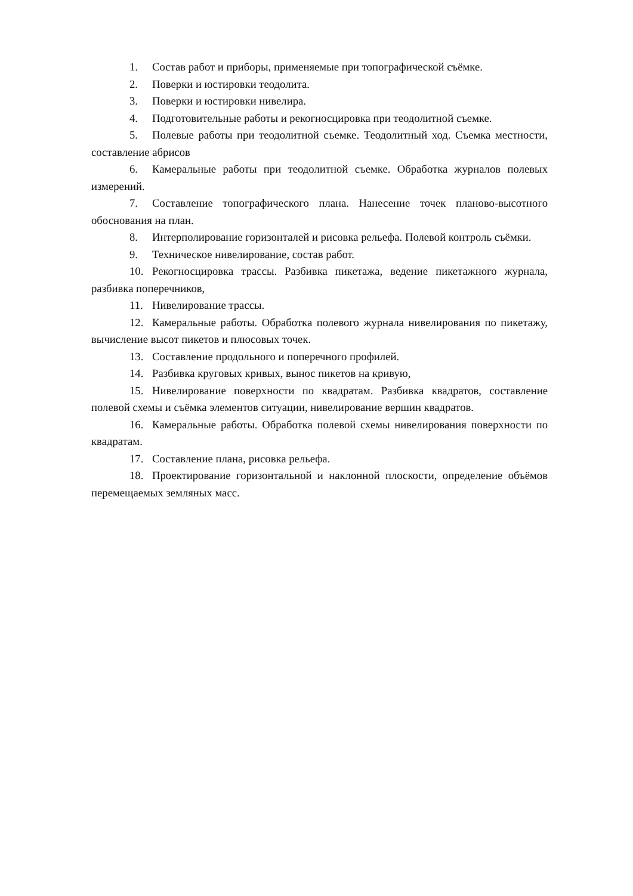1. Состав работ и приборы, применяемые при топографической съёмке.
2. Поверки и юстировки теодолита.
3. Поверки и юстировки нивелира.
4. Подготовительные работы и рекогносцировка при теодолитной съемке.
5. Полевые работы при теодолитной съемке. Теодолитный ход. Съемка местности, составление абрисов
6. Камеральные работы при теодолитной съемке. Обработка журналов полевых измерений.
7. Составление топографического плана. Нанесение точек планово-высотного обоснования на план.
8. Интерполирование горизонталей и рисовка рельефа. Полевой контроль съёмки.
9. Техническое нивелирование, состав работ.
10. Рекогносцировка трассы. Разбивка пикетажа, ведение пикетажного журнала, разбивка поперечников,
11. Нивелирование трассы.
12. Камеральные работы. Обработка полевого журнала нивелирования по пикетажу, вычисление высот пикетов и плюсовых точек.
13. Составление продольного и поперечного профилей.
14. Разбивка круговых кривых, вынос пикетов на кривую,
15. Нивелирование поверхности по квадратам. Разбивка квадратов, составление полевой схемы и съёмка элементов ситуации, нивелирование вершин квадратов.
16. Камеральные работы. Обработка полевой схемы нивелирования поверхности по квадратам.
17. Составление плана, рисовка рельефа.
18. Проектирование горизонтальной и наклонной плоскости, определение объёмов перемещаемых земляных масс.